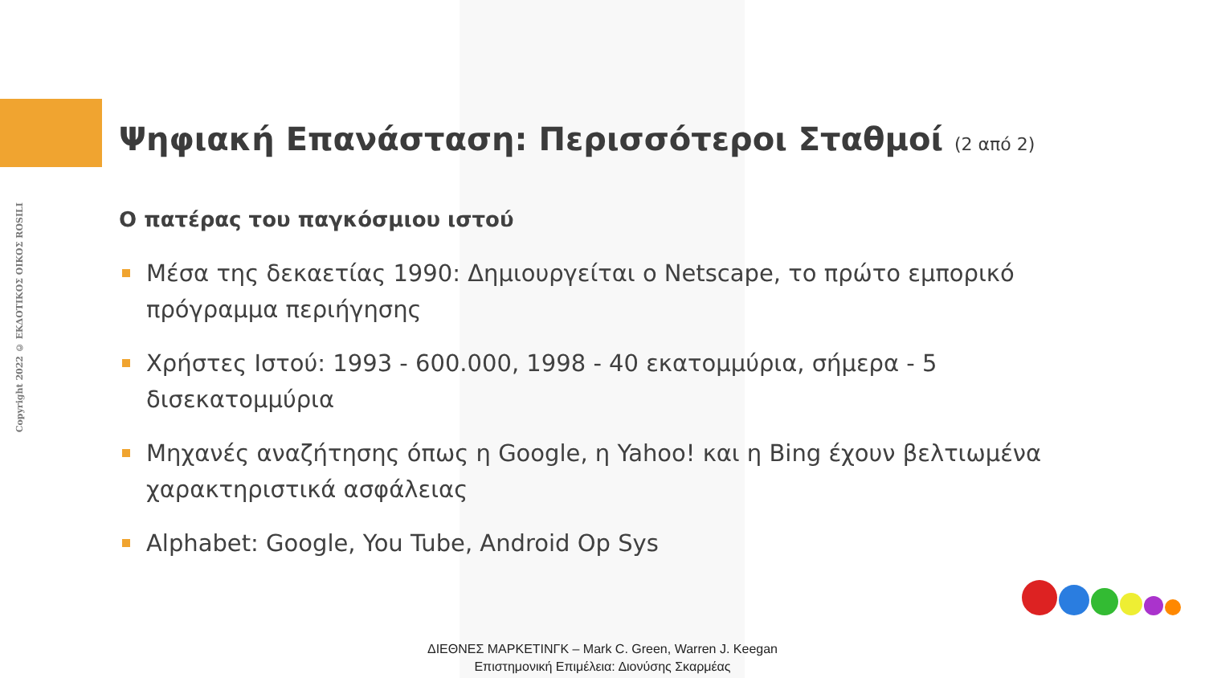Copyright 2022 © ΕΚΔΟΤΙΚΟΣ ΟΙΚΟΣ ROSILI
Ψηφιακή Επανάσταση: Περισσότεροι Σταθμοί (2 από 2)
Ο πατέρας του παγκόσμιου ιστού
Μέσα της δεκαετίας 1990: Δημιουργείται ο Netscape, το πρώτο εμπορικό πρόγραμμα περιήγησης
Χρήστες Ιστού: 1993 - 600.000, 1998 - 40 εκατομμύρια, σήμερα - 5 δισεκατομμύρια
Μηχανές αναζήτησης όπως η Google, η Yahoo! και η Bing έχουν βελτιωμένα χαρακτηριστικά ασφάλειας
Alphabet: Google, You Tube, Android Op Sys
ΔΙΕΘΝΕΣ ΜΑΡΚΕΤΙΝΓΚ – Mark C. Green, Warren J. Keegan
Επιστημονική Επιμέλεια: Διονύσης Σκαρμέας